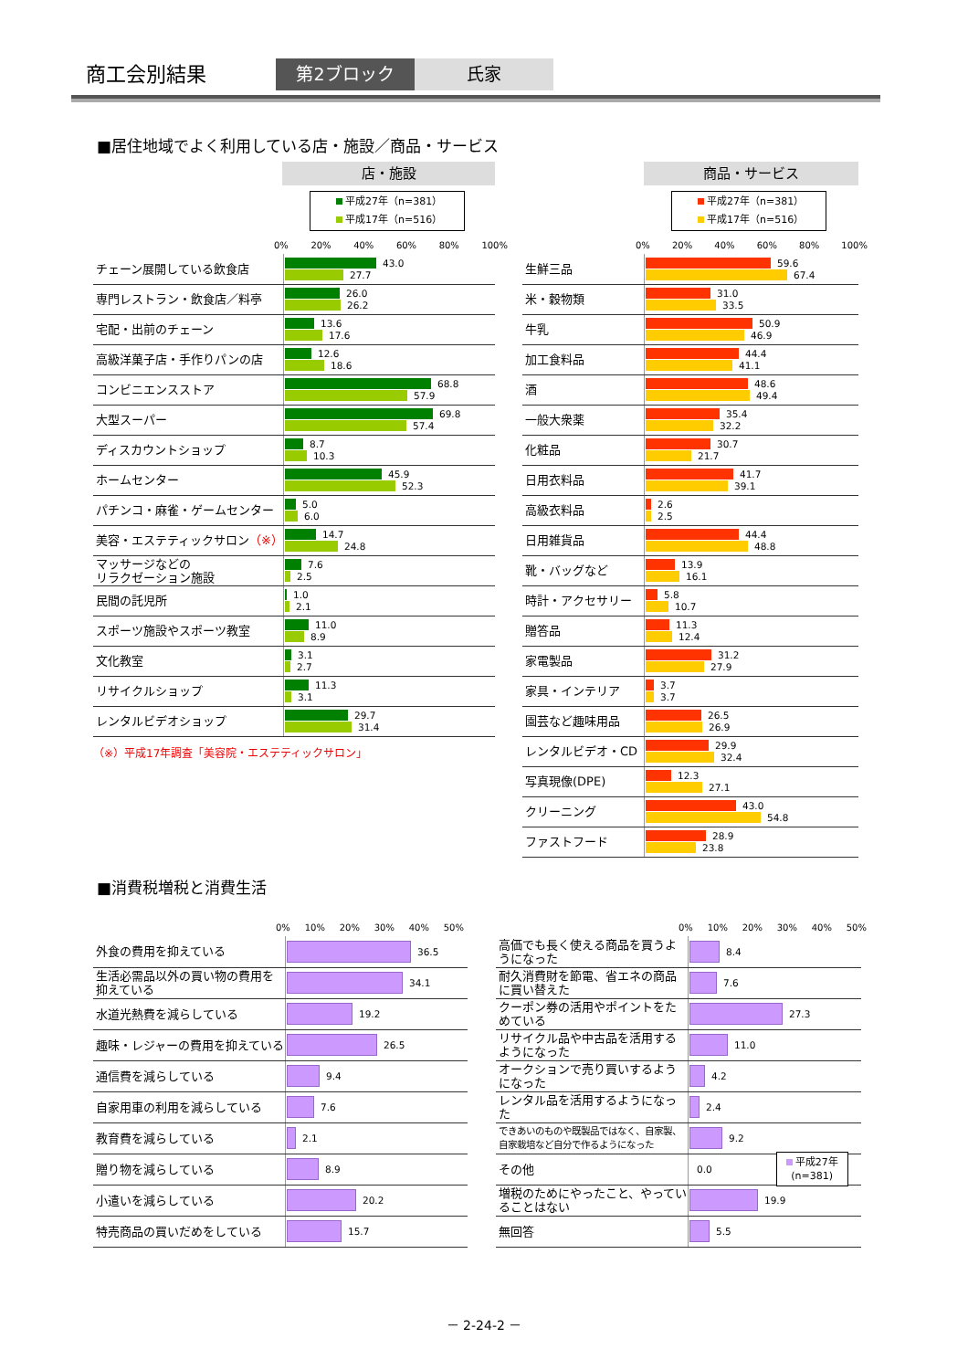商工会別結果 第2ブロック 氏家
■居住地域でよく利用している店・施設／商品・サービス
店・施設
平成27年（n=381）
平成17年（n=516）
0% 20% 40% 60% 80% 100%
| チェーン展開している飲食店 | 43.0 27.7 |
| 専門レストラン・飲食店／料亭 | 26.0 26.2 |
| 宅配・出前のチェーン | 13.6 17.6 |
| 高級洋菓子店・手作りパンの店 | 12.6 18.6 |
| コンビニエンスストア | 68.8 57.9 |
| 大型スーパー | 69.8 57.4 |
| ディスカウントショップ | 8.7 10.3 |
| ホームセンター | 45.9 52.3 |
| パチンコ・麻雀・ゲームセンター | 5.0 6.0 |
| 美容・エステティックサロン （※） | 14.7 24.8 |
| マッサージなどの リラクゼーション施設 | 7.6 2.5 |
| 民間の託児所 | 1.0 2.1 |
| スポーツ施設やスポーツ教室 | 11.0 8.9 |
| 文化教室 | 3.1 2.7 |
| リサイクルショップ | 11.3 3.1 |
| レンタルビデオショップ | 29.7 31.4 |
（※）平成17年調査「美容院・エステティックサロン」
商品・サービス
平成27年（n=381）
平成17年（n=516）
0% 20% 40% 60% 80% 100%
| 生鮮三品 | 59.6 67.4 |
| 米・穀物類 | 31.0 33.5 |
| 牛乳 | 50.9 46.9 |
| 加工食料品 | 44.4 41.1 |
| 酒 | 48.6 49.4 |
| 一般大衆薬 | 35.4 32.2 |
| 化粧品 | 30.7 21.7 |
| 日用衣料品 | 41.7 39.1 |
| 高級衣料品 | 2.6 2.5 |
| 日用雑貨品 | 44.4 48.8 |
| 靴・バッグなど | 13.9 16.1 |
| 時計・アクセサリー | 5.8 10.7 |
| 贈答品 | 11.3 12.4 |
| 家電製品 | 31.2 27.9 |
| 家具・インテリア | 3.7 3.7 |
| 園芸など趣味用品 | 26.5 26.9 |
| レンタルビデオ・CD | 29.9 32.4 |
| 写真現像(DPE) | 12.3 27.1 |
| クリーニング | 43.0 54.8 |
| ファストフード | 28.9 23.8 |
■消費税増税と消費生活
0% 10% 20% 30% 40% 50%
| 外食の費用を抑えている | 36.5 |
| 生活必需品以外の買い物の費用を抑えている | 34.1 |
| 水道光熱費を減らしている | 19.2 |
| 趣味・レジャーの費用を抑えている | 26.5 |
| 通信費を減らしている | 9.4 |
| 自家用車の利用を減らしている | 7.6 |
| 教育費を減らしている | 2.1 |
| 贈り物を減らしている | 8.9 |
| 小遣いを減らしている | 20.2 |
| 特売商品の買いだめをしている | 15.7 |
0% 10% 20% 30% 40% 50%
| 高価でも長く使える商品を買うようになった | 8.4 |
| 耐久消費財を節電、省エネの商品に買い替えた | 7.6 |
| クーポン券の活用やポイントをためている | 27.3 |
| リサイクル品や中古品を活用するようになった | 11.0 |
| オークションで売り買いするようになった | 4.2 |
| レンタル品を活用するようになった | 2.4 |
| できあいのものや既製品ではなく、自家製、自家栽培など自分で作るようになった | 9.2 |
| その他 | 0.0 平成27年 (n=381) |
| 増税のためにやったこと、やっていることはない | 19.9 |
| 無回答 | 5.5 |
－ 2-24-2 －